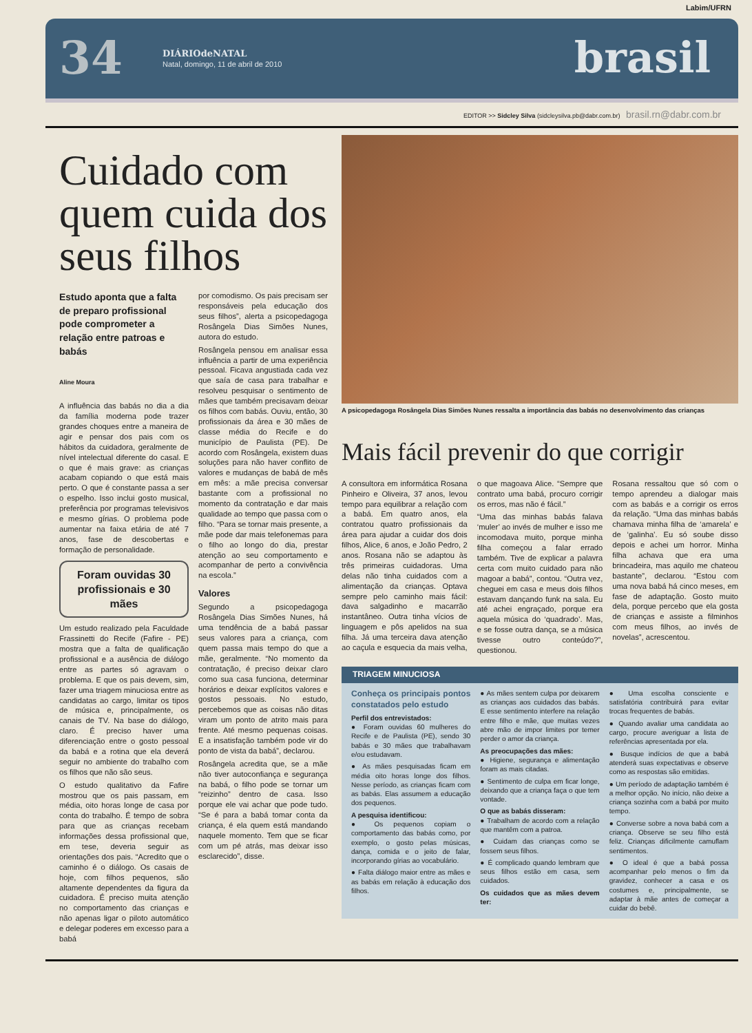Labim/UFRN
34
DIÁRIOdeNATAL
Natal, domingo, 11 de abril de 2010
brasil
EDITOR >> Sidcley Silva (sidcleysilva.pb@dabr.com.br) brasil.rn@dabr.com.br
Cuidado com quem cuida dos seus filhos
Estudo aponta que a falta de preparo profissional pode comprometer a relação entre patroas e babás
Aline Moura
A influência das babás no dia a dia da família moderna pode trazer grandes choques entre a maneira de agir e pensar dos pais com os hábitos da cuidadora, geralmente de nível intelectual diferente do casal. E o que é mais grave: as crianças acabam copiando o que está mais perto. O que é constante passa a ser o espelho. Isso inclui gosto musical, preferência por programas televisivos e mesmo gírias. O problema pode aumentar na faixa etária de até 7 anos, fase de descobertas e formação de personalidade.
Foram ouvidas 30 profissionais e 30 mães
Um estudo realizado pela Faculdade Frassinetti do Recife (Fafire - PE) mostra que a falta de qualificação profissional e a ausência de diálogo entre as partes só agravam o problema. E que os pais devem, sim, fazer uma triagem minuciosa entre as candidatas ao cargo, limitar os tipos de música e, principalmente, os canais de TV. Na base do diálogo, claro. É preciso haver uma diferenciação entre o gosto pessoal da babá e a rotina que ela deverá seguir no ambiente do trabalho com os filhos que não são seus.
O estudo qualitativo da Fafire mostrou que os pais passam, em média, oito horas longe de casa por conta do trabalho. É tempo de sobra para que as crianças recebam informações dessa profissional que, em tese, deveria seguir as orientações dos pais. “Acredito que o caminho é o diálogo. Os casais de hoje, com filhos pequenos, são altamente dependentes da figura da cuidadora. É preciso muita atenção no comportamento das crianças e não apenas ligar o piloto automático e delegar poderes em excesso para a babá
por comodismo. Os pais precisam ser responsáveis pela educação dos seus filhos”, alerta a psicopedagoga Rosângela Dias Simões Nunes, autora do estudo.
Rosângela pensou em analisar essa influência a partir de uma experiência pessoal. Ficava angustiada cada vez que saía de casa para trabalhar e resolveu pesquisar o sentimento de mães que também precisavam deixar os filhos com babás. Ouviu, então, 30 profissionais da área e 30 mães de classe média do Recife e do município de Paulista (PE). De acordo com Rosângela, existem duas soluções para não haver conflito de valores e mudanças de babá de mês em mês: a mãe precisa conversar bastante com a profissional no momento da contratação e dar mais qualidade ao tempo que passa com o filho. “Para se tornar mais presente, a mãe pode dar mais telefonemas para o filho ao longo do dia, prestar atenção ao seu comportamento e acompanhar de perto a convivência na escola.”
Valores
Segundo a psicopedagoga Rosângela Dias Simões Nunes, há uma tendência de a babá passar seus valores para a criança, com quem passa mais tempo do que a mãe, geralmente. “No momento da contratação, é preciso deixar claro como sua casa funciona, determinar horários e deixar explícitos valores e gostos pessoais. No estudo, percebemos que as coisas não ditas viram um ponto de atrito mais para frente. Até mesmo pequenas coisas. E a insatisfação também pode vir do ponto de vista da babá”, declarou.
Rosângela acredita que, se a mãe não tiver autoconfiança e segurança na babá, o filho pode se tornar um “reizinho” dentro de casa. Isso porque ele vai achar que pode tudo. “Se é para a babá tomar conta da criança, é ela quem está mandando naquele momento. Tem que se ficar com um pé atrás, mas deixar isso esclarecido”, disse.
A psicopedagoga Rosângela Dias Simões Nunes ressalta a importância das babás no desenvolvimento das crianças
Mais fácil prevenir do que corrigir
A consultora em informática Rosana Pinheiro e Oliveira, 37 anos, levou tempo para equilibrar a relação com a babá. Em quatro anos, ela contratou quatro profissionais da área para ajudar a cuidar dos dois filhos, Alice, 6 anos, e João Pedro, 2 anos. Rosana não se adaptou às três primeiras cuidadoras. Uma delas não tinha cuidados com a alimentação da crianças. Optava sempre pelo caminho mais fácil: dava salgadinho e macarrão instantâneo. Outra tinha vícios de linguagem e pôs apelidos na sua filha. Já uma terceira dava atenção ao caçula e esquecia da mais velha, o que magoava Alice. “Sempre que contrato uma babá, procuro corrigir os erros, mas não é fácil.”
“Uma das minhas babás falava ‘muler’ ao invés de mulher e isso me incomodava muito, porque minha filha começou a falar errado também. Tive de explicar a palavra certa com muito cuidado para não magoar a babá”, contou. “Outra vez, cheguei em casa e meus dois filhos estavam dançando funk na sala. Eu até achei engraçado, porque era aquela música do ‘quadrado’. Mas, e se fosse outra dança, se a música tivesse outro conteúdo?”, questionou.
Rosana ressaltou que só com o tempo aprendeu a dialogar mais com as babás e a corrigir os erros da relação. “Uma das minhas babás chamava minha filha de ‘amarela’ e de ‘galinha’. Eu só soube disso depois e achei um horror. Minha filha achava que era uma brincadeira, mas aquilo me chateou bastante”, declarou. “Estou com uma nova babá há cinco meses, em fase de adaptação. Gosto muito dela, porque percebo que ela gosta de crianças e assiste a filminhos com meus filhos, ao invés de novelas”, acrescentou.
TRIAGEM MINUCIOSA
Conheça os principais pontos constatados pelo estudo
Perfil dos entrevistados:
● Foram ouvidas 60 mulheres do Recife e de Paulista (PE), sendo 30 babás e 30 mães que trabalhavam e/ou estudavam.
● As mães pesquisadas ficam em média oito horas longe dos filhos. Nesse período, as crianças ficam com as babás. Elas assumem a educação dos pequenos.
A pesquisa identificou:
● Os pequenos copiam o comportamento das babás como, por exemplo, o gosto pelas músicas, dança, comida e o jeito de falar, incorporando gírias ao vocabulário.
● Falta diálogo maior entre as mães e as babás em relação à educação dos filhos.
● As mães sentem culpa por deixarem as crianças aos cuidados das babás. E esse sentimento interfere na relação entre filho e mãe, que muitas vezes abre mão de impor limites por temer perder o amor da criança.
As preocupações das mães:
● Higiene, segurança e alimentação foram as mais citadas.
● Sentimento de culpa em ficar longe, deixando que a criança faça o que tem vontade.
O que as babás disseram:
● Trabalham de acordo com a relação que mantêm com a patroa.
● Cuidam das crianças como se fossem seus filhos.
● É complicado quando lembram que seus filhos estão em casa, sem cuidados.
Os cuidados que as mães devem ter:
● Uma escolha consciente e satisfatória contribuirá para evitar trocas frequentes de babás.
● Quando avaliar uma candidata ao cargo, procure averiguar a lista de referências apresentada por ela.
● Busque indícios de que a babá atenderá suas expectativas e observe como as respostas são emitidas.
● Um período de adaptação também é a melhor opção. No início, não deixe a criança sozinha com a babá por muito tempo.
● Converse sobre a nova babá com a criança. Observe se seu filho está feliz. Crianças dificilmente camuflam sentimentos.
● O ideal é que a babá possa acompanhar pelo menos o fim da gravidez, conhecer a casa e os costumes e, principalmente, se adaptar à mãe antes de começar a cuidar do bebê.